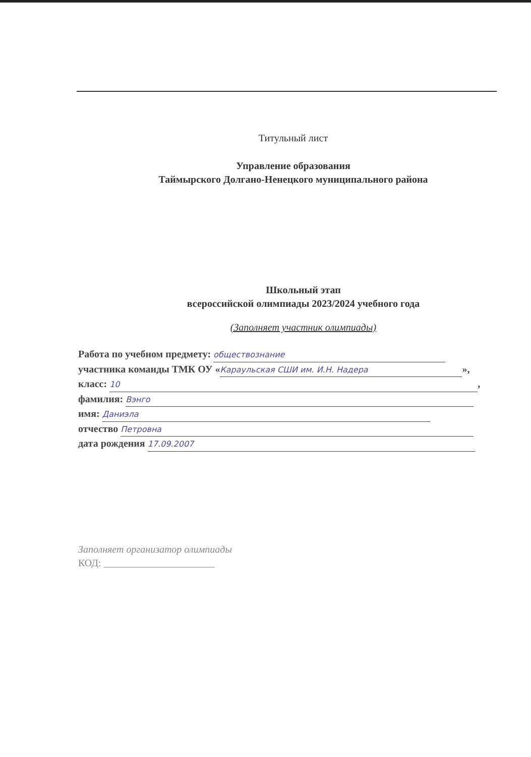Титульный лист
Управление образования
Таймырского Долгано-Ненецкого муниципального района
Школьный этап
всероссийской олимпиады 2023/2024 учебного года
(Заполняет участник олимпиады)
Работа по учебном предмету: обществознание
участника команды ТМК ОУ « Караульская СШИ им. И.Н. Надера »,
класс: 10,
фамилия: Вэнго
имя: Даниэла
отчество Петровна
дата рождения 17.09.2007
Заполняет организатор олимпиады
КОД: ______________________